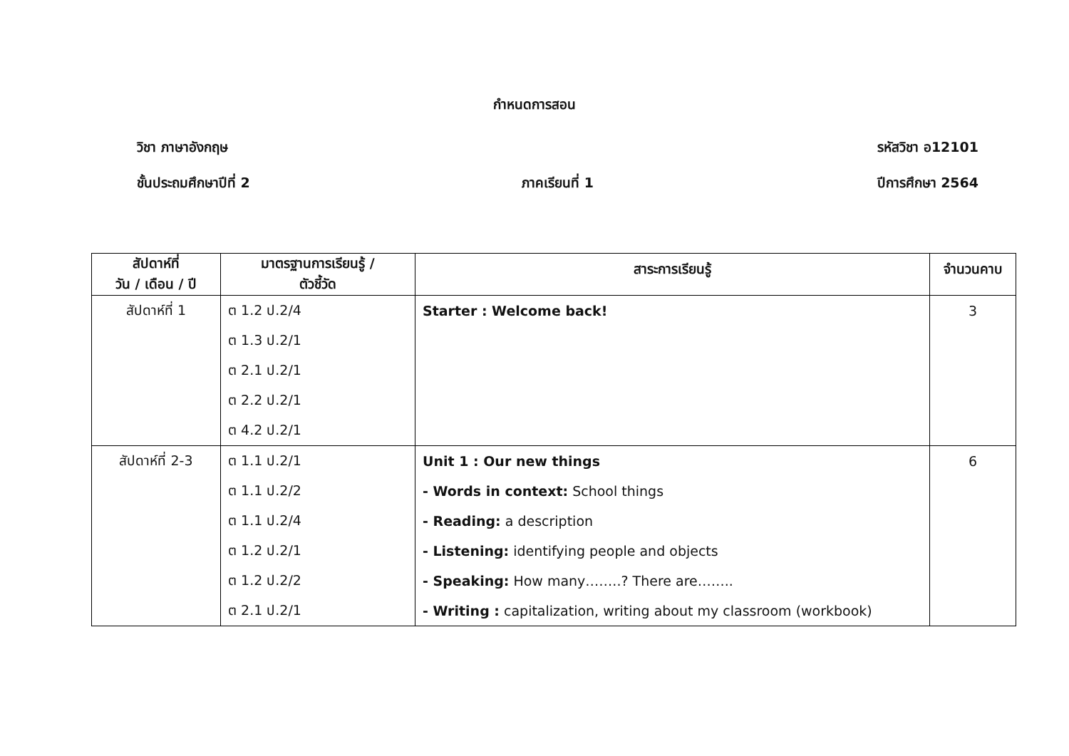กำหนดการสอน
วิชา ภาษาอังกฤษ รหัสวิชา อ12101
ชั้นประถมศึกษาปีที่ 2 ภาคเรียนที่ 1 ปีการศึกษา 2564
| สัปดาห์ที่ วัน / เดือน / ปี | มาตรฐานการเรียนรู้ / ตัวชี้วัด | สาระการเรียนรู้ | จำนวนคาบ |
| --- | --- | --- | --- |
| สัปดาห์ที่ 1 | ต 1.2 ป.2/4 | Starter : Welcome back! | 3 |
| | ต 1.3 ป.2/1 | | |
| | ต 2.1 ป.2/1 | | |
| | ต 2.2 ป.2/1 | | |
| | ต 4.2 ป.2/1 | | |
| สัปดาห์ที่ 2-3 | ต 1.1 ป.2/1 | Unit 1 : Our new things | 6 |
| | ต 1.1 ป.2/2 | - Words in context: School things | |
| | ต 1.1 ป.2/4 | - Reading: a description | |
| | ต 1.2 ป.2/1 | - Listening: identifying people and objects | |
| | ต 1.2 ป.2/2 | - Speaking: How many……..? There are…….. | |
| | ต 2.1 ป.2/1 | - Writing : capitalization, writing about my classroom (workbook) | |